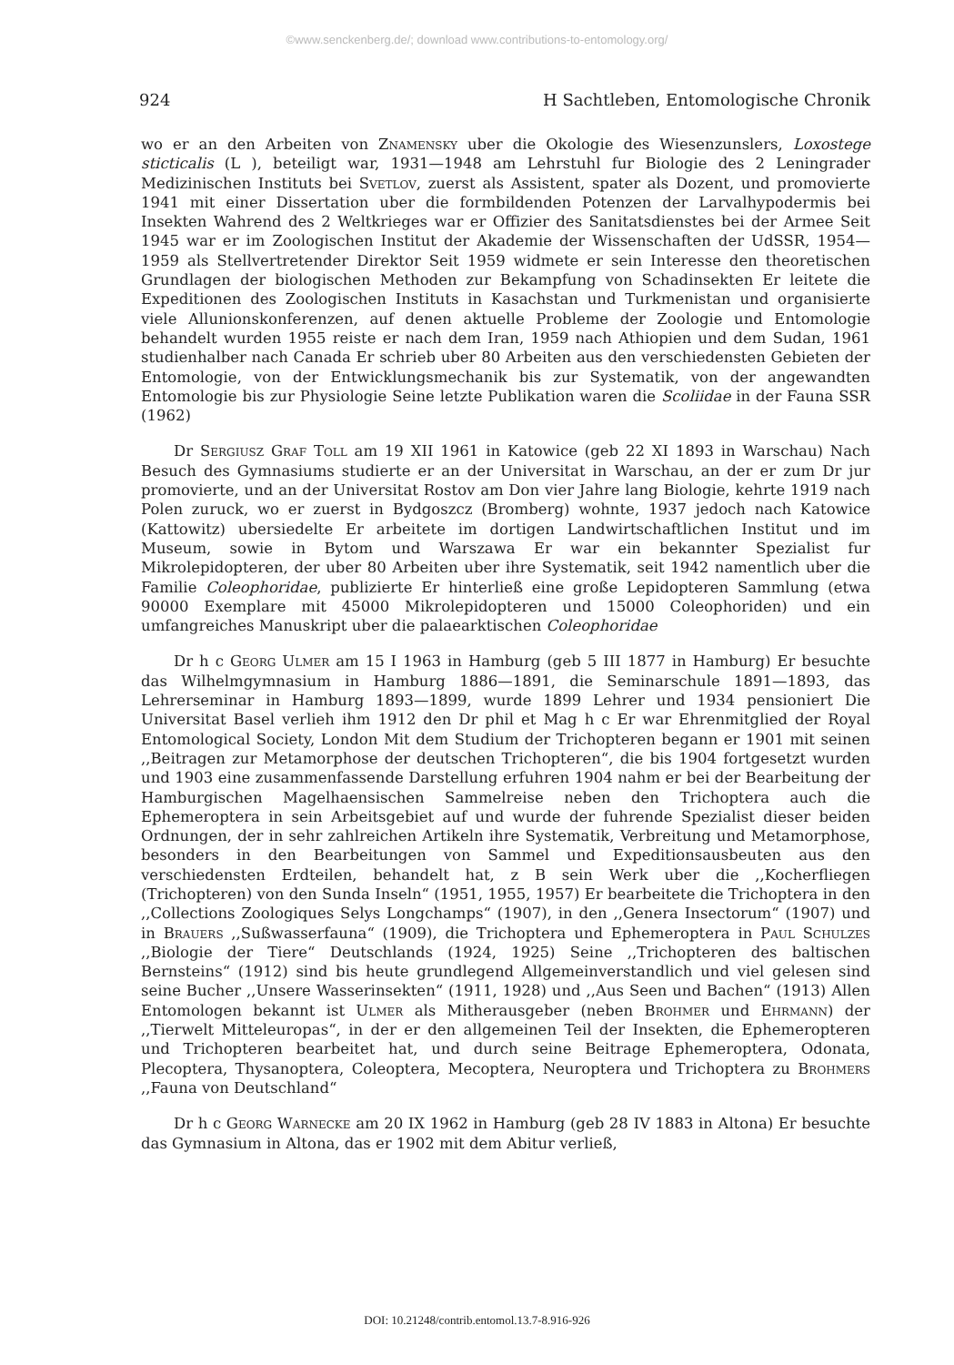©www.senckenberg.de/; download www.contributions-to-entomology.org/
924 H Sachtleben, Entomologische Chronik
wo er an den Arbeiten von Znamensky uber die Okologie des Wiesenzunslers, Loxostege sticticalis (L ), beteiligt war, 1931—1948 am Lehrstuhl fur Biologie des 2 Leningrader Medizinischen Instituts bei Svetlov, zuerst als Assistent, spater als Dozent, und promovierte 1941 mit einer Dissertation uber die formbildenden Potenzen der Larvalhypodermis bei Insekten Wahrend des 2 Weltkrieges war er Offizier des Sanitatsdienstes bei der Armee Seit 1945 war er im Zoologischen Institut der Akademie der Wissenschaften der UdSSR, 1954—1959 als Stellvertretender Direktor Seit 1959 widmete er sein Interesse den theoretischen Grundlagen der biologischen Methoden zur Bekampfung von Schadinsekten Er leitete die Expeditionen des Zoologischen Instituts in Kasachstan und Turkmenistan und organisierte viele Allunionskonferenzen, auf denen aktuelle Probleme der Zoologie und Entomologie behandelt wurden 1955 reiste er nach dem Iran, 1959 nach Athiopien und dem Sudan, 1961 studienhalber nach Canada Er schrieb uber 80 Arbeiten aus den verschiedensten Gebieten der Entomologie, von der Entwicklungsmechanik bis zur Systematik, von der angewandten Entomologie bis zur Physiologie Seine letzte Publikation waren die Scoliidae in der Fauna SSR (1962)
Dr Sergiusz Graf Toll am 19 XII 1961 in Katowice (geb 22 XI 1893 in Warschau) Nach Besuch des Gymnasiums studierte er an der Universitat in Warschau, an der er zum Dr jur promovierte, und an der Universitat Rostov am Don vier Jahre lang Biologie, kehrte 1919 nach Polen zuruck, wo er zuerst in Bydgoszcz (Bromberg) wohnte, 1937 jedoch nach Katowice (Kattowitz) ubersiedelte Er arbeitete im dortigen Landwirtschaftlichen Institut und im Museum, sowie in Bytom und Warszawa Er war ein bekannter Spezialist fur Mikrolepidopteren, der uber 80 Arbeiten uber ihre Systematik, seit 1942 namentlich uber die Familie Coleophoridae, publizierte Er hinterließ eine große Lepidopteren Sammlung (etwa 90000 Exemplare mit 45000 Mikrolepidopteren und 15000 Coleophoriden) und ein umfangreiches Manuskript uber die palaearktischen Coleophoridae
Dr h c Georg Ulmer am 15 I 1963 in Hamburg (geb 5 III 1877 in Hamburg) Er besuchte das Wilhelmgymnasium in Hamburg 1886—1891, die Seminarschule 1891—1893, das Lehrerseminar in Hamburg 1893—1899, wurde 1899 Lehrer und 1934 pensioniert Die Universitat Basel verlieh ihm 1912 den Dr phil et Mag h c Er war Ehrenmitglied der Royal Entomological Society, London Mit dem Studium der Trichopteren begann er 1901 mit seinen ,,Beitragen zur Metamorphose der deutschen Trichopteren“, die bis 1904 fortgesetzt wurden und 1903 eine zusammenfassende Darstellung erfuhren 1904 nahm er bei der Bearbeitung der Hamburgischen Magelhaensischen Sammelreise neben den Trichoptera auch die Ephemeroptera in sein Arbeitsgebiet auf und wurde der fuhrende Spezialist dieser beiden Ordnungen, der in sehr zahlreichen Artikeln ihre Systematik, Verbreitung und Metamorphose, besonders in den Bearbeitungen von Sammel und Expeditionsausbeuten aus den verschiedensten Erdteilen, behandelt hat, z B sein Werk uber die ,,Kocherfliegen (Trichopteren) von den Sunda Inseln“ (1951, 1955, 1957) Er bearbeitete die Trichoptera in den ,,Collections Zoologiques Selys Longchamps“ (1907), in den ,,Genera Insectorum“ (1907) und in Brauers ,,Sußwasserfauna“ (1909), die Trichoptera und Ephemeroptera in Paul Schulzes ,,Biologie der Tiere“ Deutschlands (1924, 1925) Seine ,,Trichopteren des baltischen Bernsteins“ (1912) sind bis heute grundlegend Allgemeinverstandlich und viel gelesen sind seine Bucher ,,Unsere Wasserinsekten“ (1911, 1928) und ,,Aus Seen und Bachen“ (1913) Allen Entomologen bekannt ist Ulmer als Mitherausgeber (neben Brohmer und Ehrmann) der ,,Tierwelt Mitteleuropas“, in der er den allgemeinen Teil der Insekten, die Ephemeropteren und Trichopteren bearbeitet hat, und durch seine Beitrage Ephemeroptera, Odonata, Plecoptera, Thysanoptera, Coleoptera, Mecoptera, Neuroptera und Trichoptera zu Brohmers ,,Fauna von Deutschland“
Dr h c Georg Warnecke am 20 IX 1962 in Hamburg (geb 28 IV 1883 in Altona) Er besuchte das Gymnasium in Altona, das er 1902 mit dem Abitur verließ,
DOI: 10.21248/contrib.entomol.13.7-8.916-926